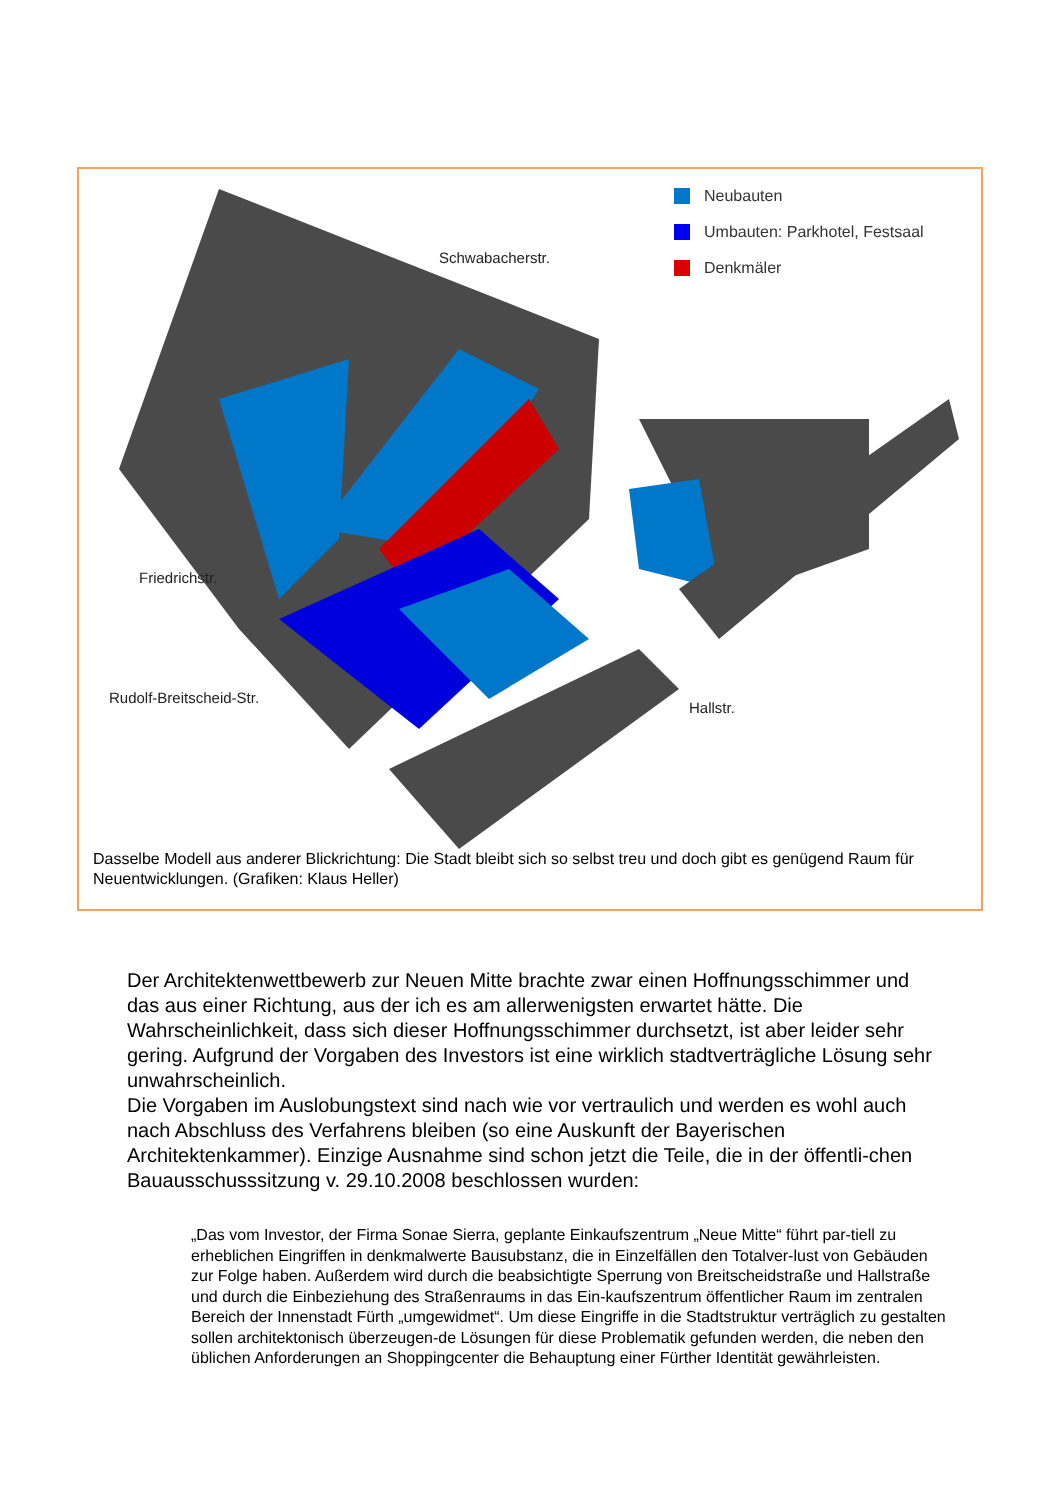Neubauten
Umbauten: Parkhotel, Festsaal
Denkmäler
Schwabacherstr.
Friedrichstr.
Rudolf-Breitscheid-Str.
Hallstr.
Dasselbe Modell aus anderer Blickrichtung: Die Stadt bleibt sich so selbst treu und doch gibt es genügend Raum für Neuentwicklungen. (Grafiken: Klaus Heller)
Der Architektenwettbewerb zur Neuen Mitte brachte zwar einen Hoffnungsschimmer und das aus einer Richtung, aus der ich es am allerwenigsten erwartet hätte. Die Wahrscheinlichkeit, dass sich dieser Hoffnungsschimmer durchsetzt, ist aber leider sehr gering. Aufgrund der Vorgaben des Investors ist eine wirklich stadtverträgliche Lösung sehr unwahrscheinlich.
Die Vorgaben im Auslobungstext sind nach wie vor vertraulich und werden es wohl auch nach Abschluss des Verfahrens bleiben (so eine Auskunft der Bayerischen Architektenkammer). Einzige Ausnahme sind schon jetzt die Teile, die in der öffentli-chen Bauausschusssitzung v. 29.10.2008 beschlossen wurden:
„Das vom Investor, der Firma Sonae Sierra, geplante Einkaufszentrum „Neue Mitte“ führt par-tiell zu erheblichen Eingriffen in denkmalwerte Bausubstanz, die in Einzelfällen den Totalver-lust von Gebäuden zur Folge haben. Außerdem wird durch die beabsichtigte Sperrung von Breitscheidstraße und Hallstraße und durch die Einbeziehung des Straßenraums in das Ein-kaufszentrum öffentlicher Raum im zentralen Bereich der Innenstadt Fürth „umgewidmet“. Um diese Eingriffe in die Stadtstruktur verträglich zu gestalten sollen architektonisch überzeugen-de Lösungen für diese Problematik gefunden werden, die neben den üblichen Anforderungen an Shoppingcenter die Behauptung einer Fürther Identität gewährleisten.